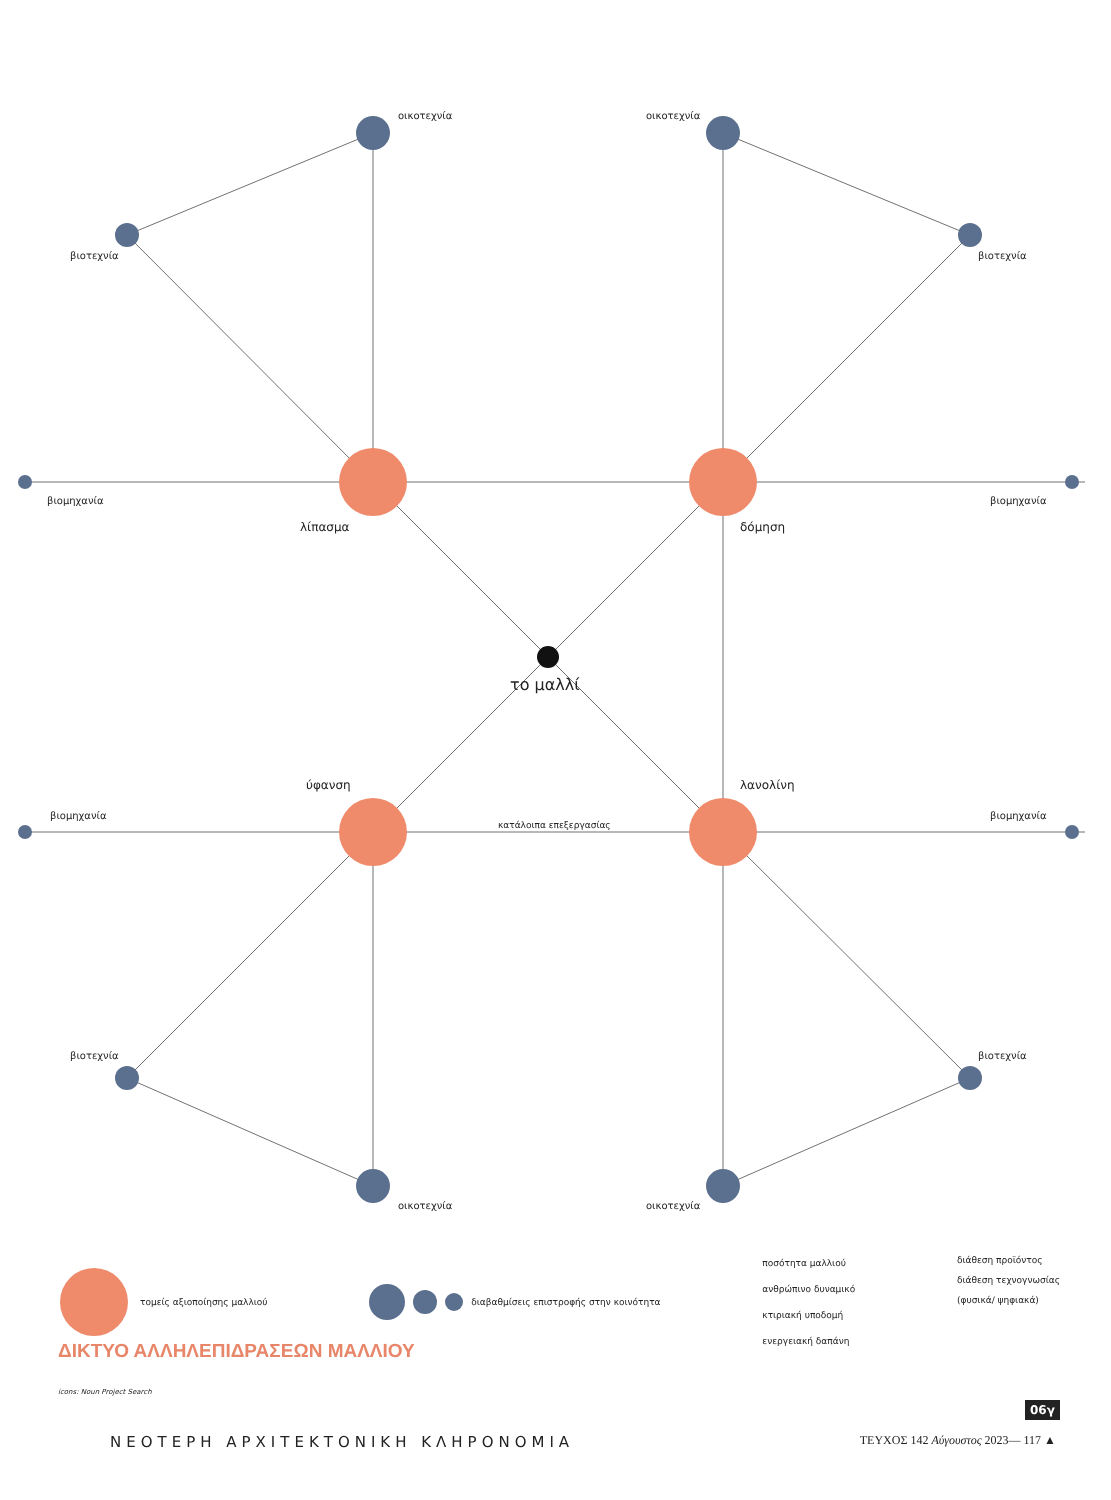οικοτεχνία οικοτεχνία
βιοτεχνία βιοτεχνία
βιομηχανία βιομηχανία
λίπασμα δόμηση
το μαλλί
ύφανση λανολίνη
βιομηχανία βιομηχανία
κατάλοιπα επεξεργασίας
βιοτεχνία βιοτεχνία
οικοτεχνία οικοτεχνία
τομείς αξιοποίησης μαλλιού διαβαθμίσεις επιστροφής στην κοινότητα
ποσότητα μαλλιού
ανθρώπινο δυναμικό
κτιριακή υποδομή
ενεργειακή δαπάνη
διάθεση προϊόντος
διάθεση τεχνογνωσίας
(φυσικά/ ψηφιακά)
ΔΙΚΤΥΟ ΑΛΛΗΛΕΠΙΔΡΑΣΕΩΝ ΜΑΛΛΙΟΥ
icons: Noun Project Search
06γ
ΝΕΟΤΕΡΗ ΑΡΧΙΤΕΚΤΟΝΙΚΗ ΚΛΗΡΟΝΟΜΙΑ ΤΕΥΧΟΣ 142 Αύγουστος 2023— 117 ▲